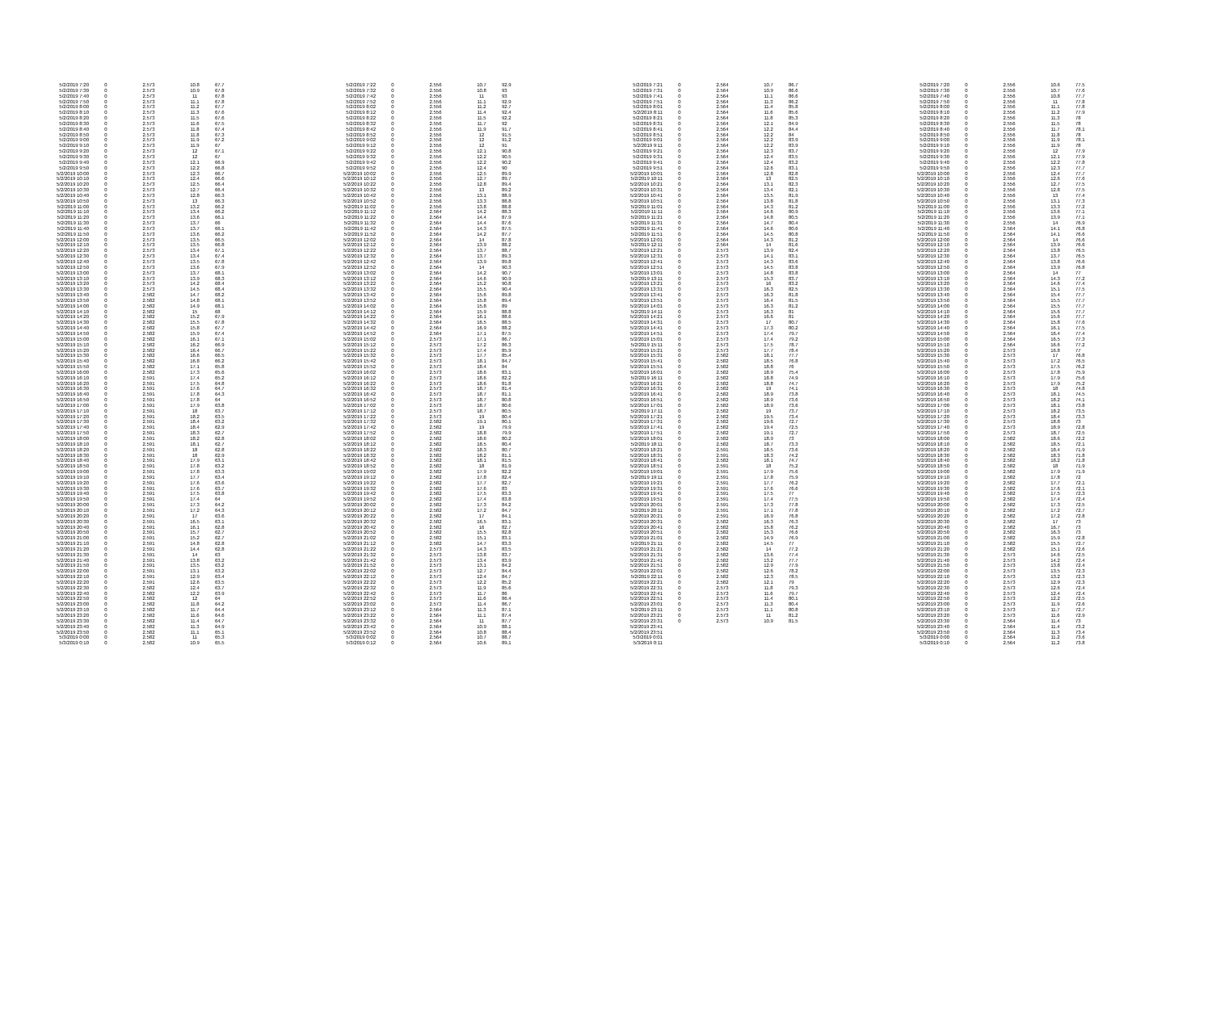| 5/2/2019 7:20 | 0 | 2.573 | 10.8 | 67.7 | 5/2/2019 7:22 | 0 | 2.556 | 10.7 | 92.9 | 5/2/2019 7:21 | 0 | 2.564 | 10.7 | 86.7 | 5/2/2019 7:20 | 0 | 2.556 | 10.6 | 77.5 |
| 5/2/2019 7:30 | 0 | 2.573 | 10.9 | 67.8 | 5/2/2019 7:32 | 0 | 2.556 | 10.8 | 93 | 5/2/2019 7:31 | 0 | 2.564 | 10.9 | 86.6 | 5/2/2019 7:30 | 0 | 2.556 | 10.7 | 77.6 |
| 5/2/2019 7:40 | 0 | 2.573 | 11 | 67.8 | 5/2/2019 7:42 | 0 | 2.556 | 11 | 93 | 5/2/2019 7:41 | 0 | 2.564 | 11.1 | 86.6 | 5/2/2019 7:40 | 0 | 2.556 | 10.8 | 77.7 |
| 5/2/2019 7:50 | 0 | 2.573 | 11.1 | 67.8 | 5/2/2019 7:52 | 0 | 2.556 | 11.1 | 92.9 | 5/2/2019 7:51 | 0 | 2.564 | 11.3 | 86.2 | 5/2/2019 7:50 | 0 | 2.556 | 11 | 77.8 |
| 5/2/2019 8:00 | 0 | 2.573 | 11.2 | 67.7 | 5/2/2019 8:02 | 0 | 2.556 | 11.2 | 92.7 | 5/2/2019 8:01 | 0 | 2.564 | 11.4 | 85.8 | 5/2/2019 8:00 | 0 | 2.556 | 11.1 | 77.8 |
| 5/2/2019 8:10 | 0 | 2.573 | 11.3 | 67.6 | 5/2/2019 8:12 | 0 | 2.556 | 11.4 | 92.4 | 5/2/2019 8:11 | 0 | 2.564 | 11.6 | 85.6 | 5/2/2019 8:10 | 0 | 2.556 | 11.2 | 77.9 |
| 5/2/2019 8:20 | 0 | 2.573 | 11.5 | 67.6 | 5/2/2019 8:22 | 0 | 2.556 | 11.5 | 92.2 | 5/2/2019 8:21 | 0 | 2.564 | 11.8 | 85.3 | 5/2/2019 8:20 | 0 | 2.556 | 11.3 | 78 |
| 5/2/2019 8:30 | 0 | 2.573 | 11.6 | 67.5 | 5/2/2019 8:32 | 0 | 2.556 | 11.7 | 92 | 5/2/2019 8:31 | 0 | 2.564 | 12.1 | 84.9 | 5/2/2019 8:30 | 0 | 2.556 | 11.5 | 78 |
| 5/2/2019 8:40 | 0 | 2.573 | 11.8 | 67.4 | 5/2/2019 8:42 | 0 | 2.556 | 11.9 | 91.7 | 5/2/2019 8:41 | 0 | 2.564 | 12.2 | 84.4 | 5/2/2019 8:40 | 0 | 2.556 | 11.7 | 78.1 |
| 5/2/2019 8:50 | 0 | 2.573 | 11.8 | 67.3 | 5/2/2019 8:52 | 0 | 2.556 | 12 | 91.5 | 5/2/2019 8:51 | 0 | 2.564 | 12.2 | 84 | 5/2/2019 8:50 | 0 | 2.556 | 11.8 | 78 |
| 5/2/2019 9:00 | 0 | 2.573 | 11.9 | 67.2 | 5/2/2019 9:02 | 0 | 2.556 | 12 | 91.2 | 5/2/2019 9:01 | 0 | 2.564 | 12.2 | 83.9 | 5/2/2019 9:00 | 0 | 2.556 | 11.9 | 78.1 |
| 5/2/2019 9:10 | 0 | 2.573 | 11.9 | 67 | 5/2/2019 9:12 | 0 | 2.556 | 12 | 91 | 5/2/2019 9:11 | 0 | 2.564 | 12.2 | 83.9 | 5/2/2019 9:10 | 0 | 2.556 | 11.9 | 78 |
| 5/2/2019 9:20 | 0 | 2.573 | 12 | 67.1 | 5/2/2019 9:22 | 0 | 2.556 | 12.1 | 90.8 | 5/2/2019 9:21 | 0 | 2.564 | 12.3 | 83.7 | 5/2/2019 9:20 | 0 | 2.556 | 12 | 77.9 |
| 5/2/2019 9:30 | 0 | 2.573 | 12 | 67 | 5/2/2019 9:32 | 0 | 2.556 | 12.2 | 90.5 | 5/2/2019 9:31 | 0 | 2.564 | 12.4 | 83.5 | 5/2/2019 9:30 | 0 | 2.556 | 12.1 | 77.9 |
| 5/2/2019 9:40 | 0 | 2.573 | 12.1 | 66.9 | 5/2/2019 9:42 | 0 | 2.556 | 12.2 | 90.2 | 5/2/2019 9:41 | 0 | 2.564 | 12.4 | 83.2 | 5/2/2019 9:40 | 0 | 2.556 | 12.2 | 77.8 |
| 5/2/2019 9:50 | 0 | 2.573 | 12.2 | 66.8 | 5/2/2019 9:52 | 0 | 2.556 | 12.4 | 90 | 5/2/2019 9:51 | 0 | 2.564 | 12.6 | 83.1 | 5/2/2019 9:50 | 0 | 2.556 | 12.3 | 77.7 |
| 5/2/2019 10:00 | 0 | 2.573 | 12.3 | 66.7 | 5/2/2019 10:02 | 0 | 2.556 | 12.5 | 89.9 | 5/2/2019 10:01 | 0 | 2.564 | 12.8 | 82.8 | 5/2/2019 10:00 | 0 | 2.556 | 12.4 | 77.7 |
| 5/2/2019 10:10 | 0 | 2.573 | 12.4 | 66.6 | 5/2/2019 10:12 | 0 | 2.556 | 12.7 | 89.7 | 5/2/2019 10:11 | 0 | 2.564 | 13 | 82.5 | 5/2/2019 10:10 | 0 | 2.556 | 12.6 | 77.6 |
| 5/2/2019 10:20 | 0 | 2.573 | 12.5 | 66.4 | 5/2/2019 10:22 | 0 | 2.556 | 12.8 | 89.4 | 5/2/2019 10:21 | 0 | 2.564 | 13.1 | 82.3 | 5/2/2019 10:20 | 0 | 2.556 | 12.7 | 77.5 |
| 5/2/2019 10:30 | 0 | 2.573 | 12.7 | 66.4 | 5/2/2019 10:32 | 0 | 2.556 | 13 | 89.2 | 5/2/2019 10:31 | 0 | 2.564 | 13.4 | 82.1 | 5/2/2019 10:30 | 0 | 2.556 | 12.8 | 77.5 |
| 5/2/2019 10:40 | 0 | 2.573 | 12.8 | 66.3 | 5/2/2019 10:42 | 0 | 2.556 | 13.1 | 88.9 | 5/2/2019 10:41 | 0 | 2.564 | 13.5 | 81.9 | 5/2/2019 10:40 | 0 | 2.556 | 13 | 77.4 |
| 5/2/2019 10:50 | 0 | 2.573 | 13 | 66.3 | 5/2/2019 10:52 | 0 | 2.556 | 13.3 | 88.8 | 5/2/2019 10:51 | 0 | 2.564 | 13.8 | 81.8 | 5/2/2019 10:50 | 0 | 2.556 | 13.1 | 77.3 |
| 5/2/2019 11:00 | 0 | 2.573 | 13.2 | 66.2 | 5/2/2019 11:02 | 0 | 2.556 | 13.8 | 88.8 | 5/2/2019 11:01 | 0 | 2.564 | 14.3 | 81.2 | 5/2/2019 11:00 | 0 | 2.556 | 13.3 | 77.2 |
| 5/2/2019 11:10 | 0 | 2.573 | 13.4 | 66.2 | 5/2/2019 11:12 | 0 | 2.564 | 14.2 | 88.3 | 5/2/2019 11:11 | 0 | 2.564 | 14.6 | 80.9 | 5/2/2019 11:10 | 0 | 2.556 | 13.6 | 77.1 |
| 5/2/2019 11:20 | 0 | 2.573 | 13.6 | 66.1 | 5/2/2019 11:22 | 0 | 2.564 | 14.4 | 87.9 | 5/2/2019 11:21 | 0 | 2.564 | 14.8 | 80.5 | 5/2/2019 11:20 | 0 | 2.556 | 13.9 | 77.1 |
| 5/2/2019 11:30 | 0 | 2.573 | 13.7 | 66 | 5/2/2019 11:32 | 0 | 2.564 | 14.4 | 87.6 | 5/2/2019 11:31 | 0 | 2.564 | 14.7 | 80.4 | 5/2/2019 11:30 | 0 | 2.556 | 14 | 76.9 |
| 5/2/2019 11:40 | 0 | 2.573 | 13.7 | 66.1 | 5/2/2019 11:42 | 0 | 2.564 | 14.3 | 87.5 | 5/2/2019 11:41 | 0 | 2.564 | 14.6 | 80.6 | 5/2/2019 11:40 | 0 | 2.564 | 14.1 | 76.8 |
| 5/2/2019 11:50 | 0 | 2.573 | 13.6 | 66.2 | 5/2/2019 11:52 | 0 | 2.564 | 14.2 | 87.7 | 5/2/2019 11:51 | 0 | 2.564 | 14.5 | 80.8 | 5/2/2019 11:50 | 0 | 2.564 | 14.1 | 76.6 |
| 5/2/2019 12:00 | 0 | 2.573 | 13.5 | 66.5 | 5/2/2019 12:02 | 0 | 2.564 | 14 | 87.8 | 5/2/2019 12:01 | 0 | 2.564 | 14.3 | 81.2 | 5/2/2019 12:00 | 0 | 2.564 | 14 | 76.6 |
| 5/2/2019 12:10 | 0 | 2.573 | 13.5 | 66.8 | 5/2/2019 12:12 | 0 | 2.564 | 13.9 | 88.2 | 5/2/2019 12:11 | 0 | 2.564 | 14 | 81.6 | 5/2/2019 12:10 | 0 | 2.564 | 13.9 | 76.6 |
| 5/2/2019 12:20 | 0 | 2.573 | 13.4 | 67.1 | 5/2/2019 12:22 | 0 | 2.564 | 13.7 | 88.7 | 5/2/2019 12:21 | 0 | 2.573 | 13.9 | 82.4 | 5/2/2019 12:20 | 0 | 2.564 | 13.8 | 76.5 |
| 5/2/2019 12:30 | 0 | 2.573 | 13.4 | 67.4 | 5/2/2019 12:32 | 0 | 2.564 | 13.7 | 89.3 | 5/2/2019 12:31 | 0 | 2.573 | 14.1 | 83.1 | 5/2/2019 12:30 | 0 | 2.564 | 13.7 | 76.5 |
| 5/2/2019 12:40 | 0 | 2.573 | 13.5 | 67.8 | 5/2/2019 12:42 | 0 | 2.564 | 13.9 | 89.8 | 5/2/2019 12:41 | 0 | 2.573 | 14.3 | 83.6 | 5/2/2019 12:40 | 0 | 2.564 | 13.8 | 76.6 |
| 5/2/2019 12:50 | 0 | 2.573 | 13.6 | 67.9 | 5/2/2019 12:52 | 0 | 2.564 | 14 | 90.3 | 5/2/2019 12:51 | 0 | 2.573 | 14.5 | 83.8 | 5/2/2019 12:50 | 0 | 2.564 | 13.9 | 76.8 |
| 5/2/2019 13:00 | 0 | 2.573 | 13.7 | 68.1 | 5/2/2019 13:02 | 0 | 2.564 | 14.2 | 90.7 | 5/2/2019 13:01 | 0 | 2.573 | 14.8 | 83.8 | 5/2/2019 13:00 | 0 | 2.564 | 14 | 77 |
| 5/2/2019 13:10 | 0 | 2.573 | 13.9 | 68.3 | 5/2/2019 13:12 | 0 | 2.564 | 14.6 | 90.9 | 5/2/2019 13:11 | 0 | 2.573 | 15.3 | 83.7 | 5/2/2019 13:10 | 0 | 2.564 | 14.3 | 77.2 |
| 5/2/2019 13:20 | 0 | 2.573 | 14.2 | 68.4 | 5/2/2019 13:22 | 0 | 2.564 | 15.2 | 90.8 | 5/2/2019 13:21 | 0 | 2.573 | 16 | 83.2 | 5/2/2019 13:20 | 0 | 2.564 | 14.6 | 77.4 |
| 5/2/2019 13:30 | 0 | 2.573 | 14.5 | 68.4 | 5/2/2019 13:32 | 0 | 2.564 | 15.5 | 90.4 | 5/2/2019 13:31 | 0 | 2.573 | 16.3 | 82.5 | 5/2/2019 13:30 | 0 | 2.564 | 15.1 | 77.5 |
| 5/2/2019 13:40 | 0 | 2.582 | 14.7 | 68.2 | 5/2/2019 13:42 | 0 | 2.564 | 15.6 | 89.8 | 5/2/2019 13:41 | 0 | 2.573 | 16.3 | 81.8 | 5/2/2019 13:40 | 0 | 2.564 | 15.4 | 77.7 |
| 5/2/2019 13:50 | 0 | 2.582 | 14.8 | 68.1 | 5/2/2019 13:52 | 0 | 2.564 | 15.8 | 89.4 | 5/2/2019 13:51 | 0 | 2.573 | 16.4 | 81.5 | 5/2/2019 13:50 | 0 | 2.564 | 15.5 | 77.7 |
| 5/2/2019 14:00 | 0 | 2.582 | 14.9 | 68.1 | 5/2/2019 14:02 | 0 | 2.564 | 15.8 | 89 | 5/2/2019 14:01 | 0 | 2.573 | 16.3 | 81.2 | 5/2/2019 14:00 | 0 | 2.564 | 15.5 | 77.7 |
| 5/2/2019 14:10 | 0 | 2.582 | 15 | 68 | 5/2/2019 14:12 | 0 | 2.564 | 15.9 | 88.8 | 5/2/2019 14:11 | 0 | 2.573 | 16.3 | 81 | 5/2/2019 14:10 | 0 | 2.564 | 15.6 | 77.7 |
| 5/2/2019 14:20 | 0 | 2.582 | 15.2 | 67.9 | 5/2/2019 14:22 | 0 | 2.564 | 16.1 | 88.6 | 5/2/2019 14:21 | 0 | 2.573 | 16.6 | 81 | 5/2/2019 14:20 | 0 | 2.564 | 15.6 | 77.7 |
| 5/2/2019 14:30 | 0 | 2.582 | 15.5 | 67.8 | 5/2/2019 14:32 | 0 | 2.564 | 16.5 | 88.5 | 5/2/2019 14:31 | 0 | 2.573 | 17 | 80.7 | 5/2/2019 14:30 | 0 | 2.564 | 15.8 | 77.6 |
| 5/2/2019 14:40 | 0 | 2.582 | 15.8 | 67.7 | 5/2/2019 14:42 | 0 | 2.564 | 16.9 | 88.2 | 5/2/2019 14:41 | 0 | 2.573 | 17.3 | 80.2 | 5/2/2019 14:40 | 0 | 2.564 | 16.1 | 77.5 |
| 5/2/2019 14:50 | 0 | 2.582 | 15.9 | 67.4 | 5/2/2019 14:52 | 0 | 2.564 | 17.1 | 87.5 | 5/2/2019 14:51 | 0 | 2.573 | 17.4 | 79.7 | 5/2/2019 14:50 | 0 | 2.564 | 16.4 | 77.4 |
| 5/2/2019 15:00 | 0 | 2.582 | 16.1 | 67.1 | 5/2/2019 15:02 | 0 | 2.573 | 17.1 | 86.7 | 5/2/2019 15:01 | 0 | 2.573 | 17.4 | 79.2 | 5/2/2019 15:00 | 0 | 2.564 | 16.5 | 77.3 |
| 5/2/2019 15:10 | 0 | 2.582 | 16.2 | 66.9 | 5/2/2019 15:12 | 0 | 2.573 | 17.2 | 86.3 | 5/2/2019 15:11 | 0 | 2.573 | 17.5 | 78.7 | 5/2/2019 15:10 | 0 | 2.564 | 16.6 | 77.2 |
| 5/2/2019 15:20 | 0 | 2.582 | 16.4 | 66.7 | 5/2/2019 15:22 | 0 | 2.573 | 17.4 | 85.9 | 5/2/2019 15:21 | 0 | 2.573 | 17.7 | 78.4 | 5/2/2019 15:20 | 0 | 2.573 | 16.8 | 77 |
| 5/2/2019 15:30 | 0 | 2.582 | 16.6 | 66.5 | 5/2/2019 15:32 | 0 | 2.573 | 17.7 | 85.4 | 5/2/2019 15:31 | 0 | 2.582 | 18.1 | 77.7 | 5/2/2019 15:30 | 0 | 2.573 | 17 | 76.8 |
| 5/2/2019 15:40 | 0 | 2.582 | 16.8 | 66.2 | 5/2/2019 15:42 | 0 | 2.573 | 18.1 | 84.7 | 5/2/2019 15:41 | 0 | 2.582 | 18.5 | 76.8 | 5/2/2019 15:40 | 0 | 2.573 | 17.2 | 76.5 |
| 5/2/2019 15:50 | 0 | 2.582 | 17.1 | 65.8 | 5/2/2019 15:52 | 0 | 2.573 | 18.4 | 84 | 5/2/2019 15:51 | 0 | 2.582 | 18.8 | 76 | 5/2/2019 15:50 | 0 | 2.573 | 17.5 | 76.2 |
| 5/2/2019 16:00 | 0 | 2.582 | 17.3 | 65.6 | 5/2/2019 16:02 | 0 | 2.573 | 18.6 | 83.1 | 5/2/2019 16:01 | 0 | 2.582 | 18.9 | 75.4 | 5/2/2019 16:00 | 0 | 2.573 | 17.8 | 75.9 |
| 5/2/2019 16:10 | 0 | 2.591 | 17.4 | 65.2 | 5/2/2019 16:12 | 0 | 2.573 | 18.6 | 82.2 | 5/2/2019 16:11 | 0 | 2.582 | 18.8 | 74.9 | 5/2/2019 16:10 | 0 | 2.573 | 17.9 | 75.6 |
| 5/2/2019 16:20 | 0 | 2.591 | 17.5 | 64.8 | 5/2/2019 16:22 | 0 | 2.573 | 18.6 | 81.8 | 5/2/2019 16:21 | 0 | 2.582 | 18.8 | 74.7 | 5/2/2019 16:20 | 0 | 2.573 | 17.9 | 75.2 |
| 5/2/2019 16:30 | 0 | 2.591 | 17.6 | 64.7 | 5/2/2019 16:32 | 0 | 2.573 | 18.7 | 81.4 | 5/2/2019 16:31 | 0 | 2.582 | 19 | 74.1 | 5/2/2019 16:30 | 0 | 2.573 | 18 | 74.8 |
| 5/2/2019 16:40 | 0 | 2.591 | 17.8 | 64.3 | 5/2/2019 16:42 | 0 | 2.573 | 18.7 | 81.1 | 5/2/2019 16:41 | 0 | 2.582 | 18.9 | 73.8 | 5/2/2019 16:40 | 0 | 2.573 | 18.1 | 74.5 |
| 5/2/2019 16:50 | 0 | 2.591 | 17.8 | 64 | 5/2/2019 16:52 | 0 | 2.573 | 18.7 | 80.8 | 5/2/2019 16:51 | 0 | 2.582 | 18.9 | 73.6 | 5/2/2019 16:50 | 0 | 2.573 | 18.2 | 74.1 |
| 5/2/2019 17:00 | 0 | 2.591 | 17.9 | 63.8 | 5/2/2019 17:02 | 0 | 2.573 | 18.7 | 80.6 | 5/2/2019 17:01 | 0 | 2.582 | 18.9 | 73.6 | 5/2/2019 17:00 | 0 | 2.573 | 18.1 | 73.8 |
| 5/2/2019 17:10 | 0 | 2.591 | 18 | 63.7 | 5/2/2019 17:12 | 0 | 2.573 | 18.7 | 80.5 | 5/2/2019 17:11 | 0 | 2.582 | 19 | 73.7 | 5/2/2019 17:10 | 0 | 2.573 | 18.2 | 73.5 |
| 5/2/2019 17:20 | 0 | 2.591 | 18.2 | 63.5 | 5/2/2019 17:22 | 0 | 2.573 | 19 | 80.4 | 5/2/2019 17:21 | 0 | 2.582 | 19.5 | 73.4 | 5/2/2019 17:20 | 0 | 2.573 | 18.4 | 73.3 |
| 5/2/2019 17:30 | 0 | 2.591 | 18.4 | 63.2 | 5/2/2019 17:32 | 0 | 2.582 | 19.1 | 80.1 | 5/2/2019 17:31 | 0 | 2.582 | 19.6 | 72.7 | 5/2/2019 17:30 | 0 | 2.573 | 18.8 | 73 |
| 5/2/2019 17:40 | 0 | 2.591 | 18.4 | 62.9 | 5/2/2019 17:42 | 0 | 2.582 | 19 | 79.9 | 5/2/2019 17:41 | 0 | 2.582 | 19.4 | 72.5 | 5/2/2019 17:40 | 0 | 2.573 | 18.9 | 72.8 |
| 5/2/2019 17:50 | 0 | 2.591 | 18.3 | 62.7 | 5/2/2019 17:52 | 0 | 2.582 | 18.8 | 79.9 | 5/2/2019 17:51 | 0 | 2.582 | 19.1 | 72.7 | 5/2/2019 17:50 | 0 | 2.573 | 18.7 | 72.5 |
| 5/2/2019 18:00 | 0 | 2.591 | 18.2 | 62.8 | 5/2/2019 18:02 | 0 | 2.582 | 18.6 | 80.2 | 5/2/2019 18:01 | 0 | 2.582 | 18.9 | 73 | 5/2/2019 18:00 | 0 | 2.582 | 18.6 | 72.2 |
| 5/2/2019 18:10 | 0 | 2.591 | 18.1 | 62.7 | 5/2/2019 18:12 | 0 | 2.582 | 18.5 | 80.4 | 5/2/2019 18:11 | 0 | 2.582 | 18.7 | 73.3 | 5/2/2019 18:10 | 0 | 2.582 | 18.5 | 72.1 |
| 5/2/2019 18:20 | 0 | 2.591 | 18 | 62.8 | 5/2/2019 18:22 | 0 | 2.582 | 18.3 | 80.7 | 5/2/2019 18:21 | 0 | 2.591 | 18.5 | 73.6 | 5/2/2019 18:20 | 0 | 2.582 | 18.4 | 71.9 |
| 5/2/2019 18:30 | 0 | 2.591 | 18 | 62.9 | 5/2/2019 18:32 | 0 | 2.582 | 18.2 | 81.1 | 5/2/2019 18:31 | 0 | 2.591 | 18.3 | 74.2 | 5/2/2019 18:30 | 0 | 2.582 | 18.3 | 71.8 |
| 5/2/2019 18:40 | 0 | 2.591 | 17.9 | 63.1 | 5/2/2019 18:42 | 0 | 2.582 | 18.1 | 81.5 | 5/2/2019 18:41 | 0 | 2.582 | 18.1 | 74.7 | 5/2/2019 18:40 | 0 | 2.582 | 18.2 | 71.8 |
| 5/2/2019 18:50 | 0 | 2.591 | 17.8 | 63.2 | 5/2/2019 18:52 | 0 | 2.582 | 18 | 81.9 | 5/2/2019 18:51 | 0 | 2.591 | 18 | 75.2 | 5/2/2019 18:50 | 0 | 2.582 | 18 | 71.9 |
| 5/2/2019 19:00 | 0 | 2.591 | 17.8 | 63.3 | 5/2/2019 19:02 | 0 | 2.582 | 17.9 | 82.2 | 5/2/2019 19:01 | 0 | 2.591 | 17.9 | 75.6 | 5/2/2019 19:00 | 0 | 2.582 | 17.9 | 71.9 |
| 5/2/2019 19:10 | 0 | 2.591 | 17.7 | 63.4 | 5/2/2019 19:12 | 0 | 2.582 | 17.8 | 82.4 | 5/2/2019 19:11 | 0 | 2.591 | 17.8 | 75.9 | 5/2/2019 19:10 | 0 | 2.582 | 17.8 | 72 |
| 5/2/2019 19:20 | 0 | 2.591 | 17.6 | 63.6 | 5/2/2019 19:22 | 0 | 2.582 | 17.7 | 82.7 | 5/2/2019 19:21 | 0 | 2.591 | 17.7 | 76.2 | 5/2/2019 19:20 | 0 | 2.582 | 17.7 | 72.1 |
| 5/2/2019 19:30 | 0 | 2.591 | 17.6 | 63.7 | 5/2/2019 19:32 | 0 | 2.582 | 17.6 | 83 | 5/2/2019 19:31 | 0 | 2.591 | 17.6 | 76.6 | 5/2/2019 19:30 | 0 | 2.582 | 17.6 | 72.1 |
| 5/2/2019 19:40 | 0 | 2.591 | 17.5 | 63.8 | 5/2/2019 19:42 | 0 | 2.582 | 17.5 | 83.3 | 5/2/2019 19:41 | 0 | 2.591 | 17.5 | 77 | 5/2/2019 19:40 | 0 | 2.582 | 17.5 | 72.3 |
| 5/2/2019 19:50 | 0 | 2.591 | 17.4 | 64 | 5/2/2019 19:52 | 0 | 2.582 | 17.4 | 83.8 | 5/2/2019 19:51 | 0 | 2.591 | 17.4 | 77.5 | 5/2/2019 19:50 | 0 | 2.582 | 17.4 | 72.4 |
| 5/2/2019 20:00 | 0 | 2.591 | 17.3 | 64.2 | 5/2/2019 20:02 | 0 | 2.582 | 17.3 | 84.2 | 5/2/2019 20:01 | 0 | 2.591 | 17.3 | 77.8 | 5/2/2019 20:00 | 0 | 2.582 | 17.3 | 72.5 |
| 5/2/2019 20:10 | 0 | 2.591 | 17.2 | 64.3 | 5/2/2019 20:12 | 0 | 2.582 | 17.2 | 84.7 | 5/2/2019 20:11 | 0 | 2.591 | 17.1 | 77.8 | 5/2/2019 20:10 | 0 | 2.582 | 17.2 | 72.7 |
| 5/2/2019 20:20 | 0 | 2.591 | 17 | 63.6 | 5/2/2019 20:22 | 0 | 2.582 | 17 | 84.1 | 5/2/2019 20:21 | 0 | 2.591 | 16.9 | 76.8 | 5/2/2019 20:20 | 0 | 2.582 | 17.2 | 72.8 |
| 5/2/2019 20:30 | 0 | 2.591 | 16.5 | 63.1 | 5/2/2019 20:32 | 0 | 2.582 | 16.5 | 83.1 | 5/2/2019 20:31 | 0 | 2.582 | 16.3 | 76.3 | 5/2/2019 20:30 | 0 | 2.582 | 17 | 73 |
| 5/2/2019 20:40 | 0 | 2.591 | 16.1 | 62.8 | 5/2/2019 20:42 | 0 | 2.582 | 16 | 82.7 | 5/2/2019 20:41 | 0 | 2.582 | 15.8 | 76.2 | 5/2/2019 20:40 | 0 | 2.582 | 16.7 | 73 |
| 5/2/2019 20:50 | 0 | 2.591 | 15.7 | 62.7 | 5/2/2019 20:52 | 0 | 2.582 | 15.5 | 82.8 | 5/2/2019 20:51 | 0 | 2.582 | 15.3 | 76.6 | 5/2/2019 20:50 | 0 | 2.582 | 16.3 | 73 |
| 5/2/2019 21:00 | 0 | 2.591 | 15.2 | 62.7 | 5/2/2019 21:02 | 0 | 2.582 | 15.1 | 83.1 | 5/2/2019 21:01 | 0 | 2.582 | 14.9 | 76.9 | 5/2/2019 21:00 | 0 | 2.582 | 15.9 | 72.8 |
| 5/2/2019 21:10 | 0 | 2.591 | 14.8 | 62.8 | 5/2/2019 21:12 | 0 | 2.582 | 14.7 | 83.3 | 5/2/2019 21:11 | 0 | 2.582 | 14.5 | 77 | 5/2/2019 21:10 | 0 | 2.582 | 15.5 | 72.7 |
| 5/2/2019 21:20 | 0 | 2.591 | 14.4 | 62.8 | 5/2/2019 21:22 | 0 | 2.573 | 14.3 | 83.5 | 5/2/2019 21:21 | 0 | 2.582 | 14 | 77.2 | 5/2/2019 21:20 | 0 | 2.582 | 15.1 | 72.6 |
| 5/2/2019 21:30 | 0 | 2.591 | 14 | 63 | 5/2/2019 21:32 | 0 | 2.573 | 13.8 | 83.7 | 5/2/2019 21:31 | 0 | 2.582 | 13.6 | 77.4 | 5/2/2019 21:30 | 0 | 2.573 | 14.6 | 72.5 |
| 5/2/2019 21:40 | 0 | 2.591 | 13.8 | 63.2 | 5/2/2019 21:42 | 0 | 2.573 | 13.4 | 83.9 | 5/2/2019 21:41 | 0 | 2.582 | 13.2 | 77.7 | 5/2/2019 21:40 | 0 | 2.573 | 14.2 | 72.4 |
| 5/2/2019 21:50 | 0 | 2.591 | 13.5 | 63.2 | 5/2/2019 21:52 | 0 | 2.573 | 13.1 | 84.2 | 5/2/2019 21:51 | 0 | 2.582 | 12.9 | 77.9 | 5/2/2019 21:50 | 0 | 2.573 | 13.8 | 72.4 |
| 5/2/2019 22:00 | 0 | 2.591 | 13.1 | 63.2 | 5/2/2019 22:02 | 0 | 2.573 | 12.7 | 84.4 | 5/2/2019 22:01 | 0 | 2.582 | 12.6 | 78.2 | 5/2/2019 22:00 | 0 | 2.573 | 13.5 | 72.3 |
| 5/2/2019 22:10 | 0 | 2.591 | 12.9 | 63.4 | 5/2/2019 22:12 | 0 | 2.573 | 12.4 | 84.7 | 5/2/2019 22:11 | 0 | 2.582 | 12.3 | 78.5 | 5/2/2019 22:10 | 0 | 2.573 | 13.2 | 72.3 |
| 5/2/2019 22:20 | 0 | 2.591 | 12.6 | 63.5 | 5/2/2019 22:22 | 0 | 2.573 | 12.2 | 85.2 | 5/2/2019 22:21 | 0 | 2.582 | 12.1 | 79 | 5/2/2019 22:20 | 0 | 2.573 | 12.9 | 72.3 |
| 5/2/2019 22:30 | 0 | 2.582 | 12.4 | 63.7 | 5/2/2019 22:32 | 0 | 2.573 | 11.9 | 85.6 | 5/2/2019 22:31 | 0 | 2.573 | 11.8 | 79.3 | 5/2/2019 22:30 | 0 | 2.573 | 12.6 | 72.4 |
| 5/2/2019 22:40 | 0 | 2.582 | 12.2 | 63.9 | 5/2/2019 22:42 | 0 | 2.573 | 11.7 | 86 | 5/2/2019 22:41 | 0 | 2.573 | 11.6 | 79.7 | 5/2/2019 22:40 | 0 | 2.573 | 12.4 | 72.4 |
| 5/2/2019 22:50 | 0 | 2.582 | 12 | 64 | 5/2/2019 22:52 | 0 | 2.573 | 11.6 | 86.4 | 5/2/2019 22:51 | 0 | 2.573 | 11.4 | 80.1 | 5/2/2019 22:50 | 0 | 2.573 | 12.2 | 72.5 |
| 5/2/2019 23:00 | 0 | 2.582 | 11.8 | 64.2 | 5/2/2019 23:02 | 0 | 2.573 | 11.4 | 86.7 | 5/2/2019 23:01 | 0 | 2.573 | 11.3 | 80.4 | 5/2/2019 23:00 | 0 | 2.573 | 11.9 | 72.6 |
| 5/2/2019 23:10 | 0 | 2.582 | 11.7 | 64.4 | 5/2/2019 23:12 | 0 | 2.564 | 11.3 | 87.1 | 5/2/2019 23:11 | 0 | 2.573 | 11.1 | 80.8 | 5/2/2019 23:10 | 0 | 2.573 | 11.7 | 72.7 |
| 5/2/2019 23:20 | 0 | 2.582 | 11.6 | 64.6 | 5/2/2019 23:22 | 0 | 2.564 | 11.1 | 87.4 | 5/2/2019 23:21 | 0 | 2.573 | 11 | 81.2 | 5/2/2019 23:20 | 0 | 2.573 | 11.6 | 72.9 |
| 5/2/2019 23:30 | 0 | 2.582 | 11.4 | 64.7 | 5/2/2019 23:32 | 0 | 2.564 | 11 | 87.7 | 5/2/2019 23:31 | 0 | 2.573 | 10.9 | 81.5 | 5/2/2019 23:30 | 0 | 2.564 | 11.4 | 73 |
| 5/2/2019 23:40 | 0 | 2.582 | 11.3 | 64.9 | 5/2/2019 23:42 | 0 | 2.564 | 10.9 | 88.1 | 5/2/2019 23:41 | | | | | 5/2/2019 23:40 | 0 | 2.564 | 11.4 | 73.2 |
| 5/2/2019 23:50 | 0 | 2.582 | 11.1 | 65.1 | 5/2/2019 23:52 | 0 | 2.564 | 10.8 | 88.4 | 5/2/2019 23:51 | | | | | 5/2/2019 23:50 | 0 | 2.564 | 11.3 | 73.4 |
| 5/3/2019 0:00 | 0 | 2.582 | 11 | 65.3 | 5/3/2019 0:02 | 0 | 2.564 | 10.7 | 88.7 | 5/3/2019 0:01 | | | | | 5/3/2019 0:00 | 0 | 2.564 | 11.2 | 73.6 |
| 5/3/2019 0:10 | 0 | 2.582 | 10.9 | 65.5 | 5/3/2019 0:12 | 0 | 2.564 | 10.6 | 89.1 | 5/3/2019 0:11 | | | | | 5/3/2019 0:10 | 0 | 2.564 | 11.2 | 73.8 |